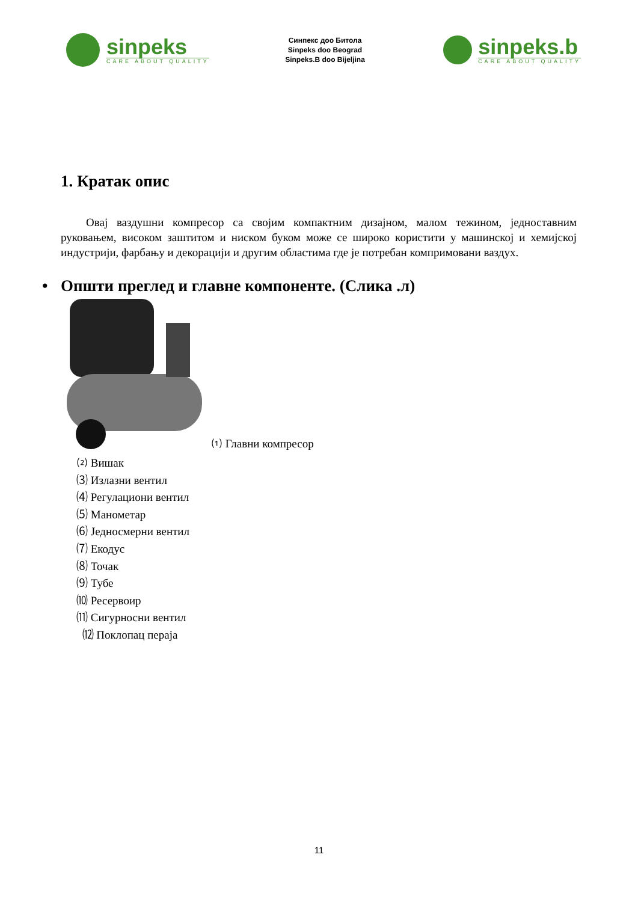sinpeks
CARE ABOUT QUALITY
Синпекс доо Битола
Sinpeks doo Beograd
Sinpeks.B doo Bijeljina
sinpeks.b
CARE ABOUT QUALITY
1. Кратак опис
Овај ваздушни компресор са својим компактним дизајном, малом тежином, једноставним руковањем, високом заштитом и ниском буком може се широко користити у машинској и хемијској индустрији, фарбању и декорацији и другим областима где је потребан компримовани ваздух.
• Општи преглед и главне компоненте. (Слика .л)
⑴ Главни компресор
⑵ Вишак
⑶ Излазни вентил
⑷ Регулациони вентил
⑸ Манометар
⑹ Једносмерни вентил
⑺ Екодус
⑻ Точак
⑼ Тубе
⑽ Ресервоир
⑾ Сигурносни вентил
⑿ Поклопац пераја
11